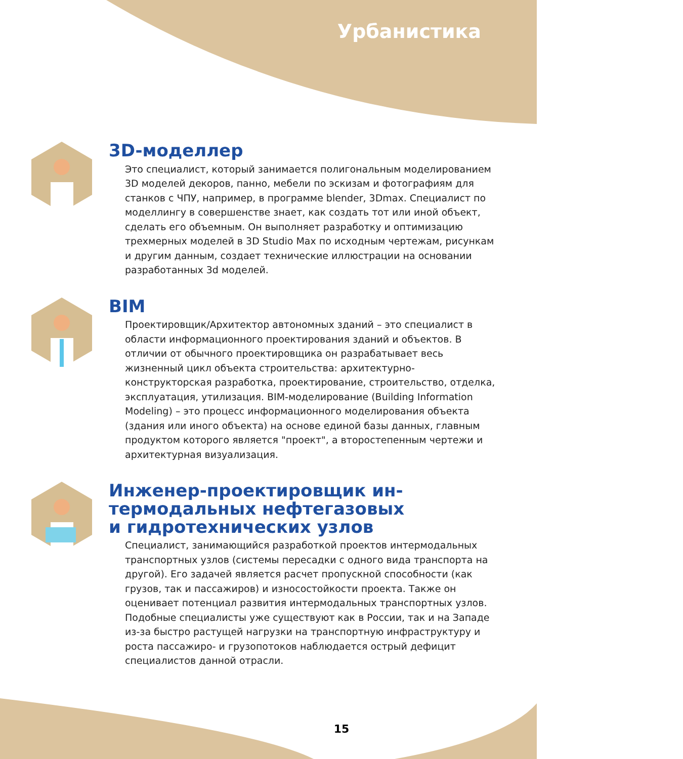Урбанистика
3D-моделлер
Это специалист, который занимается полигональным моделированием 3D моделей декоров, панно, мебели по эскизам и фотографиям для станков с ЧПУ, например, в программе blender, 3Dmax. Специалист по моделлингу в совершенстве знает, как создать тот или иной объект, сделать его объемным. Он выполняет разработку и оптимизацию трехмерных моделей в 3D Studio Max по исходным чертежам, рисункам и другим данным, создает технические иллюстрации на основании разработанных 3d моделей.
BIM
Проектировщик/Архитектор автономных зданий – это специалист в области информационного проектирования зданий и объектов. В отличии от обычного проектировщика он разрабатывает весь жизненный цикл объекта строительства: архитектурно-конструкторская разработка, проектирование, строительство, отделка, эксплуатация, утилизация. BIM-моделирование (Building Information Modeling) – это процесс информационного моделирования объекта (здания или иного объекта) на основе единой базы данных, главным продуктом которого является "проект", а второстепенным чертежи и архитектурная визуализация.
Инженер-проектировщик ин-
термодальных нефтегазовых
и гидротехнических узлов
Специалист, занимающийся разработкой проектов интермодальных транспортных узлов (системы пересадки с одного вида транспорта на другой). Его задачей является расчет пропускной способности (как грузов, так и пассажиров) и износостойкости проекта. Также он оценивает потенциал развития интермодальных транспортных узлов. Подобные специалисты уже существуют как в России, так и на Западе из-за быстро растущей нагрузки на транспортную инфраструктуру и роста пассажиро- и грузопотоков наблюдается острый дефицит специалистов данной отрасли.
15